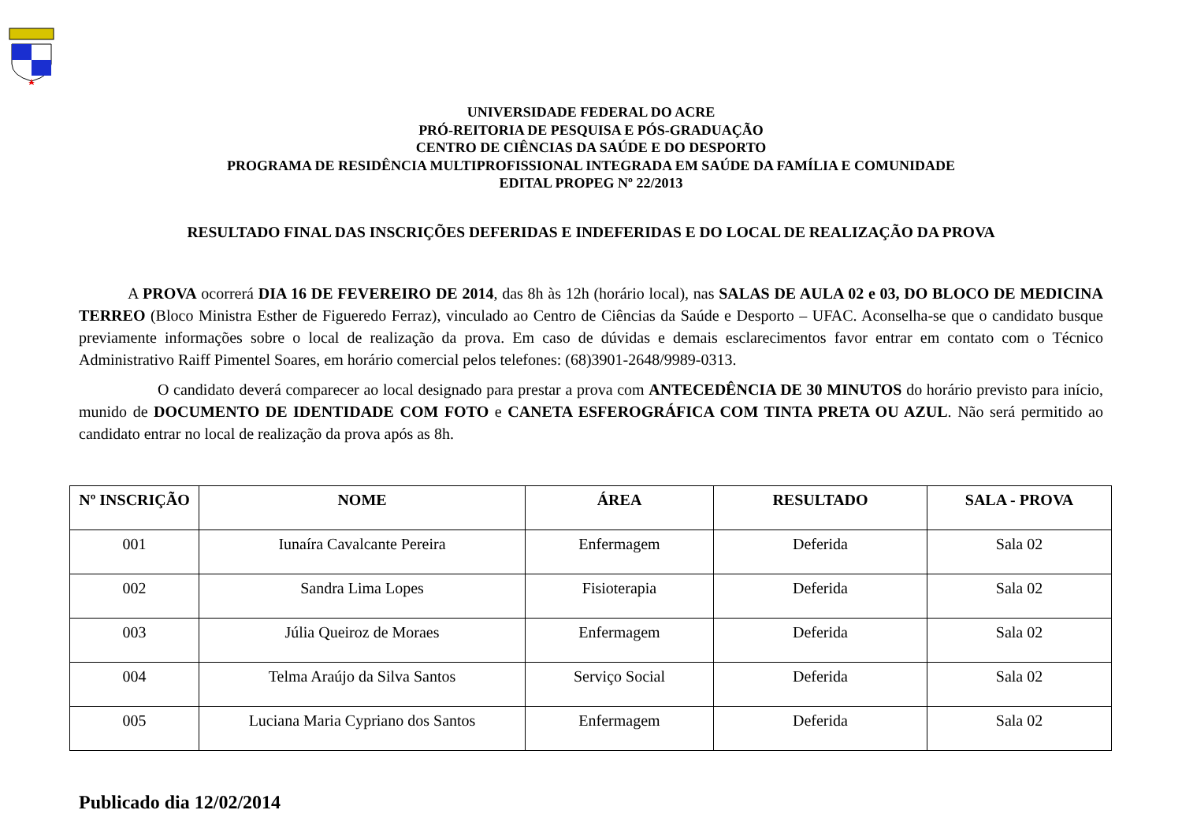UNIVERSIDADE FEDERAL DO ACRE
PRÓ-REITORIA DE PESQUISA E PÓS-GRADUAÇÃO
CENTRO DE CIÊNCIAS DA SAÚDE E DO DESPORTO
PROGRAMA DE RESIDÊNCIA MULTIPROFISSIONAL INTEGRADA EM SAÚDE DA FAMÍLIA E COMUNIDADE
EDITAL PROPEG Nº 22/2013
RESULTADO FINAL DAS INSCRIÇÕES DEFERIDAS E INDEFERIDAS E DO LOCAL DE REALIZAÇÃO DA PROVA
A PROVA ocorrerá DIA 16 DE FEVEREIRO DE 2014, das 8h às 12h (horário local), nas SALAS DE AULA 02 e 03, DO BLOCO DE MEDICINA TERREO (Bloco Ministra Esther de Figueredo Ferraz), vinculado ao Centro de Ciências da Saúde e Desporto – UFAC. Aconselha-se que o candidato busque previamente informações sobre o local de realização da prova. Em caso de dúvidas e demais esclarecimentos favor entrar em contato com o Técnico Administrativo Raiff Pimentel Soares, em horário comercial pelos telefones: (68)3901-2648/9989-0313.
O candidato deverá comparecer ao local designado para prestar a prova com ANTECEDÊNCIA DE 30 MINUTOS do horário previsto para início, munido de DOCUMENTO DE IDENTIDADE COM FOTO e CANETA ESFEROGRÁFICA COM TINTA PRETA OU AZUL. Não será permitido ao candidato entrar no local de realização da prova após as 8h.
| Nº INSCRIÇÃO | NOME | ÁREA | RESULTADO | SALA - PROVA |
| --- | --- | --- | --- | --- |
| 001 | Iunaíra Cavalcante Pereira | Enfermagem | Deferida | Sala 02 |
| 002 | Sandra Lima Lopes | Fisioterapia | Deferida | Sala 02 |
| 003 | Júlia Queiroz de Moraes | Enfermagem | Deferida | Sala 02 |
| 004 | Telma Araújo da Silva Santos | Serviço Social | Deferida | Sala 02 |
| 005 | Luciana Maria Cypriano dos Santos | Enfermagem | Deferida | Sala 02 |
Publicado dia 12/02/2014